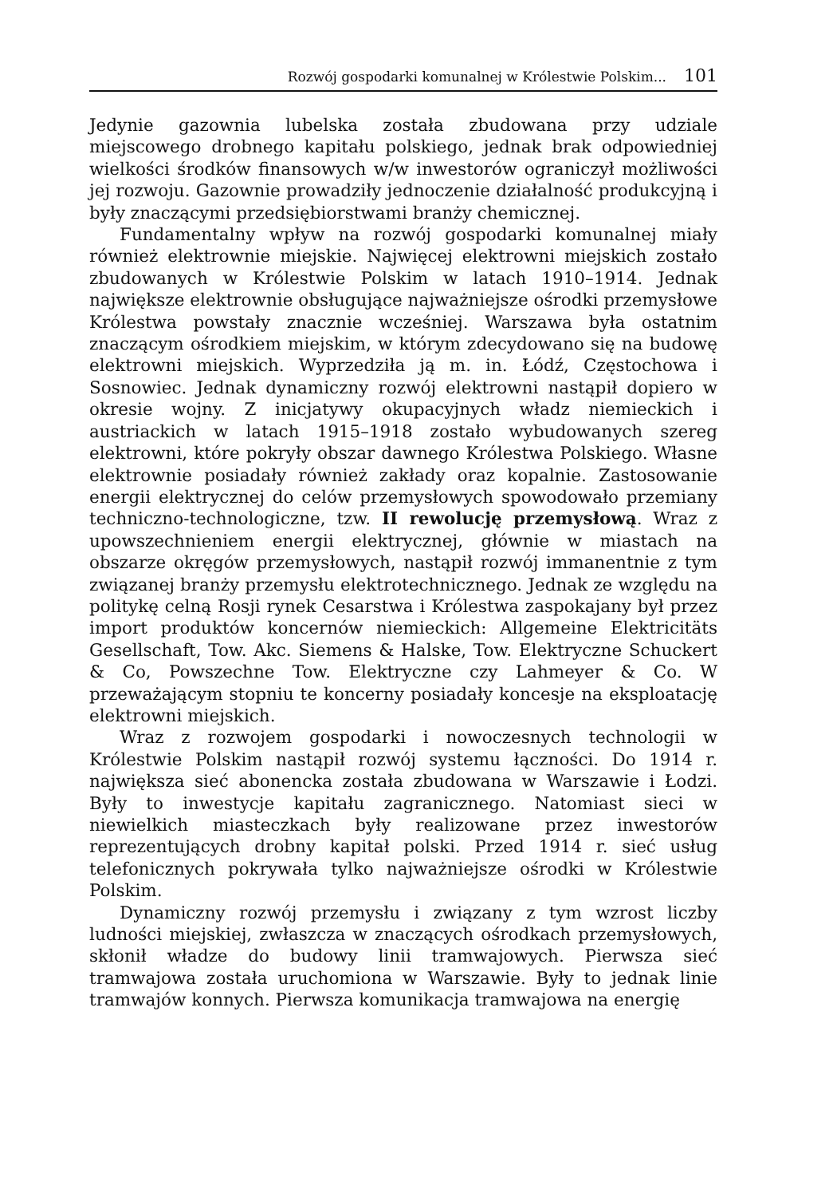Rozwój gospodarki komunalnej w Królestwie Polskim... 101
Jedynie gazownia lubelska została zbudowana przy udziale miejscowego drobnego kapitału polskiego, jednak brak odpowiedniej wielkości środków finansowych w/w inwestorów ograniczył możliwości jej rozwoju. Gazownie prowadziły jednoczenie działalność produkcyjną i były znaczącymi przedsiębiorstwami branży chemicznej.
Fundamentalny wpływ na rozwój gospodarki komunalnej miały również elektrownie miejskie. Najwięcej elektrowni miejskich zostało zbudowanych w Królestwie Polskim w latach 1910–1914. Jednak największe elektrownie obsługujące najważniejsze ośrodki przemysłowe Królestwa powstały znacznie wcześniej. Warszawa była ostatnim znaczącym ośrodkiem miejskim, w którym zdecydowano się na budowę elektrowni miejskich. Wyprzedziła ją m. in. Łódź, Częstochowa i Sosnowiec. Jednak dynamiczny rozwój elektrowni nastąpił dopiero w okresie wojny. Z inicjatywy okupacyjnych władz niemieckich i austriackich w latach 1915–1918 zostało wybudowanych szereg elektrowni, które pokryły obszar dawnego Królestwa Polskiego. Własne elektrownie posiadały również zakłady oraz kopalnie. Zastosowanie energii elektrycznej do celów przemysłowych spowodowało przemiany techniczno-technologiczne, tzw. II rewolucję przemysłową. Wraz z upowszechnieniem energii elektrycznej, głównie w miastach na obszarze okręgów przemysłowych, nastąpił rozwój immanentnie z tym związanej branży przemysłu elektrotechnicznego. Jednak ze względu na politykę celną Rosji rynek Cesarstwa i Królestwa zaspokajany był przez import produktów koncernów niemieckich: Allgemeine Elektricitäts Gesellschaft, Tow. Akc. Siemens & Halske, Tow. Elektryczne Schuckert & Co, Powszechne Tow. Elektryczne czy Lahmeyer & Co. W przeważającym stopniu te koncerny posiadały koncesje na eksploatację elektrowni miejskich.
Wraz z rozwojem gospodarki i nowoczesnych technologii w Królestwie Polskim nastąpił rozwój systemu łączności. Do 1914 r. największa sieć abonencka została zbudowana w Warszawie i Łodzi. Były to inwestycje kapitału zagranicznego. Natomiast sieci w niewielkich miasteczkach były realizowane przez inwestorów reprezentujących drobny kapitał polski. Przed 1914 r. sieć usług telefonicznych pokrywała tylko najważniejsze ośrodki w Królestwie Polskim.
Dynamiczny rozwój przemysłu i związany z tym wzrost liczby ludności miejskiej, zwłaszcza w znaczących ośrodkach przemysłowych, skłonił władze do budowy linii tramwajowych. Pierwsza sieć tramwajowa została uruchomiona w Warszawie. Były to jednak linie tramwajów konnych. Pierwsza komunikacja tramwajowa na energię